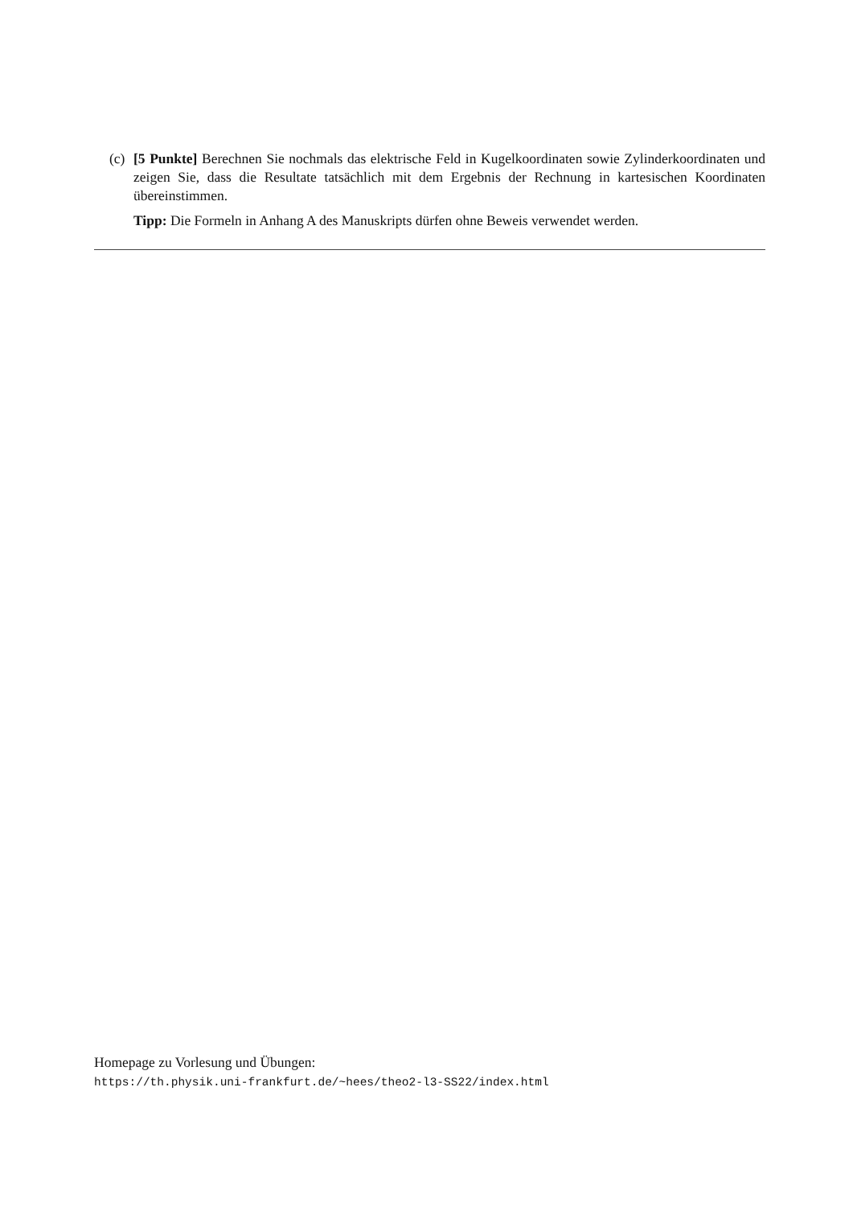(c)
[5 Punkte] Berechnen Sie nochmals das elektrische Feld in Kugelkoordinaten sowie Zylinderkoordinaten und zeigen Sie, dass die Resultate tatsächlich mit dem Ergebnis der Rechnung in kartesischen Koordinaten übereinstimmen.
Tipp: Die Formeln in Anhang A des Manuskripts dürfen ohne Beweis verwendet werden.
Homepage zu Vorlesung und Übungen:
https://th.physik.uni-frankfurt.de/~hees/theo2-l3-SS22/index.html